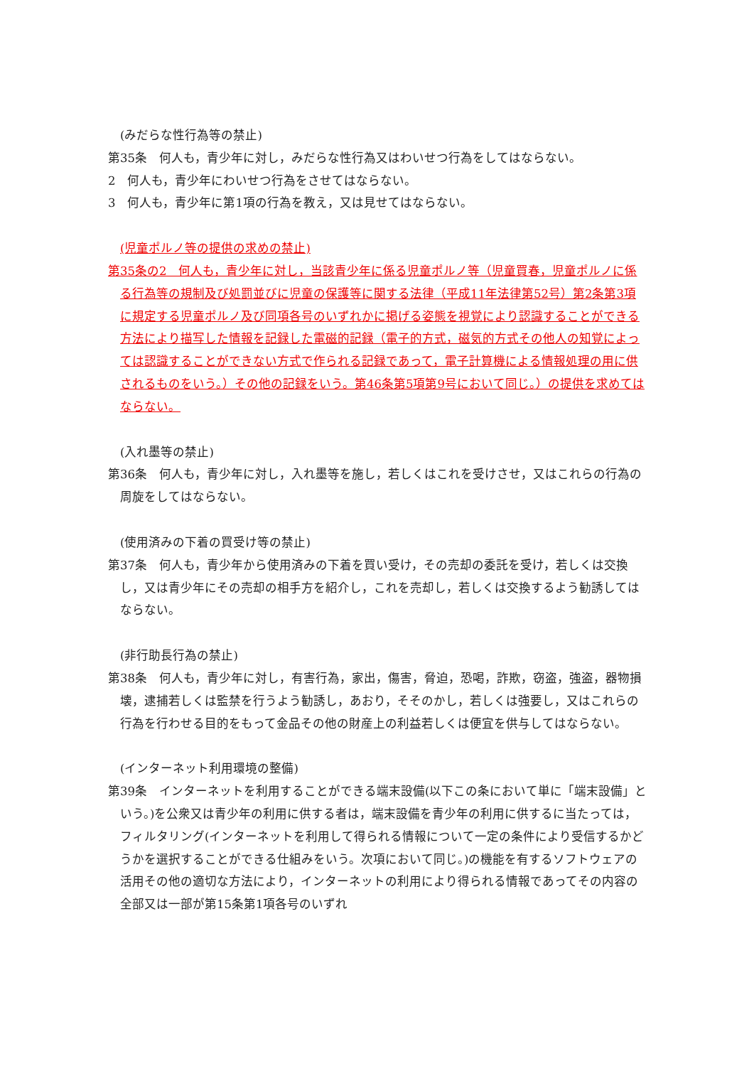(みだらな性行為等の禁止)
第35条　何人も，青少年に対し，みだらな性行為又はわいせつ行為をしてはならない。
2　何人も，青少年にわいせつ行為をさせてはならない。
3　何人も，青少年に第1項の行為を教え，又は見せてはならない。
(児童ポルノ等の提供の求めの禁止)
第35条の2　何人も，青少年に対し，当該青少年に係る児童ポルノ等（児童買春，児童ポルノに係る行為等の規制及び処罰並びに児童の保護等に関する法律（平成11年法律第52号）第2条第3項に規定する児童ポルノ及び同項各号のいずれかに掲げる姿態を視覚により認識することができる方法により描写した情報を記録した電磁的記録（電子的方式，磁気的方式その他人の知覚によっては認識することができない方式で作られる記録であって，電子計算機による情報処理の用に供されるものをいう。）その他の記録をいう。第46条第5項第9号において同じ。）の提供を求めてはならない。
(入れ墨等の禁止)
第36条　何人も，青少年に対し，入れ墨等を施し，若しくはこれを受けさせ，又はこれらの行為の周旋をしてはならない。
(使用済みの下着の買受け等の禁止)
第37条　何人も，青少年から使用済みの下着を買い受け，その売却の委託を受け，若しくは交換し，又は青少年にその売却の相手方を紹介し，これを売却し，若しくは交換するよう勧誘してはならない。
(非行助長行為の禁止)
第38条　何人も，青少年に対し，有害行為，家出，傷害，脅迫，恐喝，詐欺，窃盗，強盗，器物損壊，逮捕若しくは監禁を行うよう勧誘し，あおり，そそのかし，若しくは強要し，又はこれらの行為を行わせる目的をもって金品その他の財産上の利益若しくは便宜を供与してはならない。
(インターネット利用環境の整備)
第39条　インターネットを利用することができる端末設備(以下この条において単に「端末設備」という。)を公衆又は青少年の利用に供する者は，端末設備を青少年の利用に供するに当たっては，フィルタリング(インターネットを利用して得られる情報について一定の条件により受信するかどうかを選択することができる仕組みをいう。次項において同じ。)の機能を有するソフトウェアの活用その他の適切な方法により，インターネットの利用により得られる情報であってその内容の全部又は一部が第15条第1項各号のいずれ